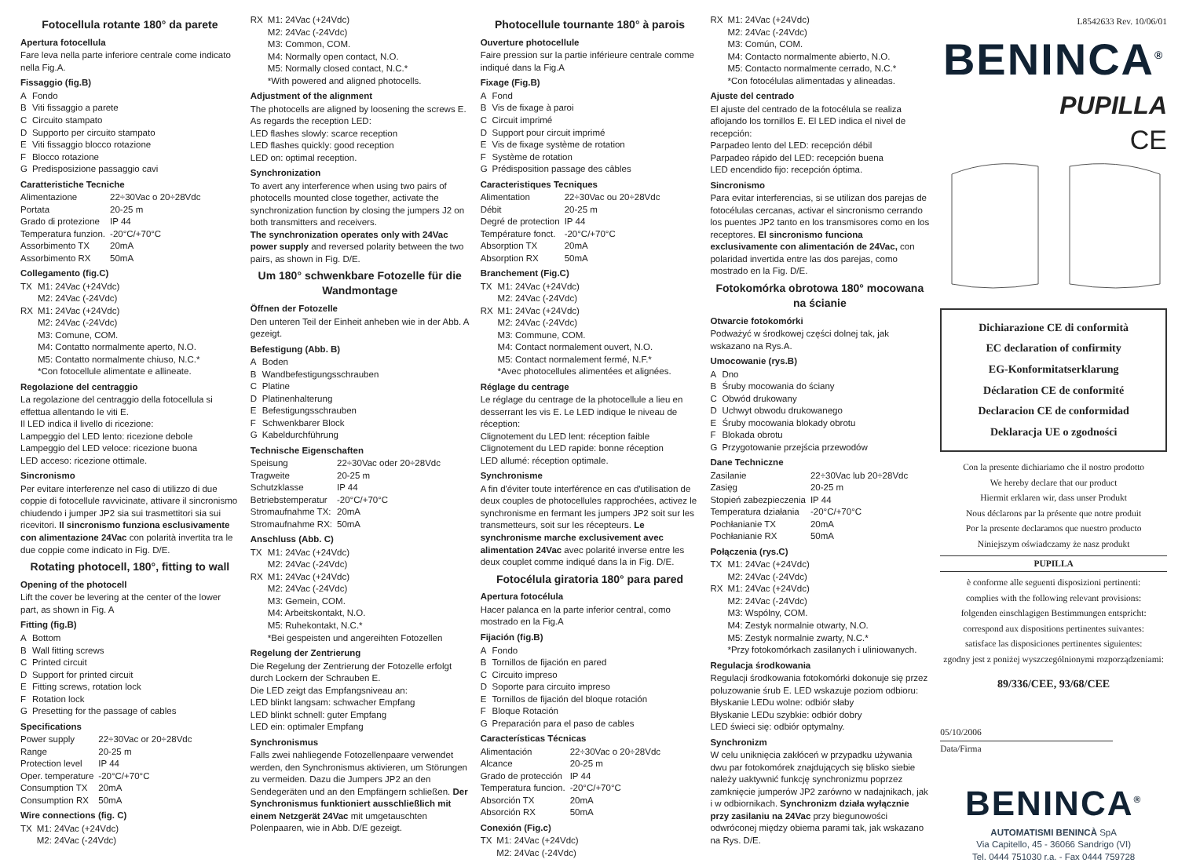Fotocellula rotante 180° da parete
Apertura fotocellula
Fare leva nella parte inferiore centrale come indicato nella Fig.A.
Fissaggio (fig.B)
| A | Fondo |
| B | Viti fissaggio a parete |
| C | Circuito stampato |
| D | Supporto per circuito stampato |
| E | Viti fissaggio blocco rotazione |
| F | Blocco rotazione |
| G | Predisposizione passaggio cavi |
Caratteristiche Tecniche
| Alimentazione | 22÷30Vac o 20÷28Vdc |
| Portata | 20-25 m |
| Grado di protezione | IP 44 |
| Temperatura funzion. | -20°C/+70°C |
| Assorbimento TX | 20mA |
| Assorbimento RX | 50mA |
Collegamento (fig.C)
| TX | M1: 24Vac (+24Vdc) M2: 24Vac (-24Vdc) |
| RX | M1: 24Vac (+24Vdc) M2: 24Vac (-24Vdc) M3: Comune, COM. M4: Contatto normalmente aperto, N.O. M5: Contatto normalmente chiuso, N.C.* *Con fotocellule alimentate e allineate. |
Regolazione del centraggio
La regolazione del centraggio della fotocellula si effettua allentando le viti E.
Il LED indica il livello di ricezione:
Lampeggio del LED lento: ricezione debole
Lampeggio del LED veloce: ricezione buona
LED acceso: ricezione ottimale.
Sincronismo
Per evitare interferenze nel caso di utilizzo di due coppie di fotocellule ravvicinate, attivare il sincronismo chiudendo i jumper JP2 sia sui trasmettitori sia sui ricevitori. Il sincronismo funziona esclusivamente con alimentazione 24Vac con polarità invertita tra le due coppie come indicato in Fig. D/E.
Rotating photocell, 180°, fitting to wall
Opening of the photocell
Lift the cover be levering at the center of the lower part, as shown in Fig. A
Fitting (fig.B)
| A | Bottom |
| B | Wall fitting screws |
| C | Printed circuit |
| D | Support for printed circuit |
| E | Fitting screws, rotation lock |
| F | Rotation lock |
| G | Presetting for the passage of cables |
Specifications
| Power supply | 22÷30Vac or 20÷28Vdc |
| Range | 20-25 m |
| Protection level | IP 44 |
| Oper. temperature | -20°C/+70°C |
| Consumption TX | 20mA |
| Consumption RX | 50mA |
Wire connections (fig. C)
| TX | M1: 24Vac (+24Vdc) M2: 24Vac (-24Vdc) |
| RX | M1: 24Vac (+24Vdc) M2: 24Vac (-24Vdc) M3: Common, COM. M4: Normally open contact, N.O. M5: Normally closed contact, N.C.* *With powered and aligned photocells. |
Adjustment of the alignment
The photocells are aligned by loosening the screws E. As regards the reception LED:
LED flashes slowly: scarce reception
LED flashes quickly: good reception
LED on: optimal reception.
Synchronization
To avert any interference when using two pairs of photocells mounted close together, activate the synchronization function by closing the jumpers J2 on both transmitters and receivers.
The synchronization operates only with 24Vac power supply and reversed polarity between the two pairs, as shown in Fig. D/E.
Um 180° schwenkbare Fotozelle für die Wandmontage
Öffnen der Fotozelle
Den unteren Teil der Einheit anheben wie in der Abb. A gezeigt.
Befestigung (Abb. B)
| A | Boden |
| B | Wandbefestigungsschrauben |
| C | Platine |
| D | Platinenhalterung |
| E | Befestigungsschrauben |
| F | Schwenkbarer Block |
| G | Kabeldurchführung |
Technische Eigenschaften
| Speisung | 22÷30Vac oder 20÷28Vdc |
| Tragweite | 20-25 m |
| Schutzklasse | IP 44 |
| Betriebstemperatur | -20°C/+70°C |
| Stromaufnahme TX: | 20mA |
| Stromaufnahme RX: | 50mA |
Anschluss (Abb. C)
| TX | M1: 24Vac (+24Vdc) M2: 24Vac (-24Vdc) |
| RX | M1: 24Vac (+24Vdc) M2: 24Vac (-24Vdc) M3: Gemein, COM. M4: Arbeitskontakt, N.O. M5: Ruhekontakt, N.C.* *Bei gespeisten und angereihten Fotozellen |
Regelung der Zentrierung
Die Regelung der Zentrierung der Fotozelle erfolgt durch Lockern der Schrauben E.
Die LED zeigt das Empfangsniveau an:
LED blinkt langsam: schwacher Empfang
LED blinkt schnell: guter Empfang
LED ein: optimaler Empfang
Synchronismus
Falls zwei nahliegende Fotozellenpaare verwendet werden, den Synchronismus aktivieren, um Störungen zu vermeiden. Dazu die Jumpers JP2 an den Sendegeräten und an den Empfängern schließen. Der Synchronismus funktioniert ausschließlich mit einem Netzgerät 24Vac mit umgetauschten Polenpaaren, wie in Abb. D/E gezeigt.
Photocellule tournante 180° à parois
Ouverture photocellule
Faire pression sur la partie inférieure centrale comme indiqué dans la Fig.A
Fixage (Fig.B)
| A | Fond |
| B | Vis de fixage à paroi |
| C | Circuit imprimé |
| D | Support pour circuit imprimé |
| E | Vis de fixage système de rotation |
| F | Système de rotation |
| G | Prédisposition passage des câbles |
Caracteristiques Tecniques
| Alimentation | 22÷30Vac ou 20÷28Vdc |
| Débit | 20-25 m |
| Degré de protection | IP 44 |
| Température fonct. | -20°C/+70°C |
| Absorption TX | 20mA |
| Absorption RX | 50mA |
Branchement (Fig.C)
| TX | M1: 24Vac (+24Vdc) M2: 24Vac (-24Vdc) |
| RX | M1: 24Vac (+24Vdc) M2: 24Vac (-24Vdc) M3: Commune, COM. M4: Contact normalement ouvert, N.O. M5: Contact normalement fermé, N.F.* *Avec photocellules alimentées et alignées. |
Réglage du centrage
Le réglage du centrage de la photocellule a lieu en desserrant les vis E. Le LED indique le niveau de réception:
Clignotement du LED lent: réception faible
Clignotement du LED rapide: bonne réception
LED allumé: réception optimale.
Synchronisme
A fin d'éviter toute interférence en cas d'utilisation de deux couples de photocellules rapprochées, activez le synchronisme en fermant les jumpers JP2 soit sur les transmetteurs, soit sur les récepteurs. Le synchronisme marche exclusivement avec alimentation 24Vac avec polarité inverse entre les deux couplet comme indiqué dans la in Fig. D/E.
Fotocélula giratoria 180° para pared
Apertura fotocélula
Hacer palanca en la parte inferior central, como mostrado en la Fig.A
Fijación (fig.B)
| A | Fondo |
| B | Tornillos de fijación en pared |
| C | Circuito impreso |
| D | Soporte para circuito impreso |
| E | Tornillos de fijación del bloque rotación |
| F | Bloque Rotación |
| G | Preparación para el paso de cables |
Características Técnicas
| Alimentación | 22÷30Vac o 20÷28Vdc |
| Alcance | 20-25 m |
| Grado de protección | IP 44 |
| Temperatura funcion. | -20°C/+70°C |
| Absorción TX | 20mA |
| Absorción RX | 50mA |
Conexión (Fig.c)
| TX | M1: 24Vac (+24Vdc) M2: 24Vac (-24Vdc) |
| RX | M1: 24Vac (+24Vdc) M2: 24Vac (-24Vdc) M3: Común, COM. M4: Contacto normalmente abierto, N.O. M5: Contacto normalmente cerrado, N.C.* *Con fotocélulas alimentadas y alineadas. |
Ajuste del centrado
El ajuste del centrado de la fotocélula se realiza aflojando los tornillos E. El LED indica el nivel de recepción:
Parpadeo lento del LED: recepción débil
Parpadeo rápido del LED: recepción buena
LED encendido fijo: recepción óptima.
Sincronismo
Para evitar interferencias, si se utilizan dos parejas de fotocélulas cercanas, activar el sincronismo cerrando los puentes JP2 tanto en los transmisores como en los receptores. El sincronismo funciona exclusivamente con alimentación de 24Vac, con polaridad invertida entre las dos parejas, como mostrado en la Fig. D/E.
Fotokomórka obrotowa 180° mocowana na ścianie
Otwarcie fotokomórki
Podważyć w środkowej części dolnej tak, jak wskazano na Rys.A.
Umocowanie (rys.B)
| A | Dno |
| B | Śruby mocowania do ściany |
| C | Obwód drukowany |
| D | Uchwyt obwodu drukowanego |
| E | Śruby mocowania blokady obrotu |
| F | Blokada obrotu |
| G | Przygotowanie przejścia przewodów |
Dane Techniczne
| Zasilanie | 22÷30Vac lub 20÷28Vdc |
| Zasięg | 20-25 m |
| Stopień zabezpieczenia | IP 44 |
| Temperatura działania | -20°C/+70°C |
| Pochłanianie TX | 20mA |
| Pochłanianie RX | 50mA |
Połączenia (rys.C)
| TX | M1: 24Vac (+24Vdc) M2: 24Vac (-24Vdc) |
| RX | M1: 24Vac (+24Vdc) M2: 24Vac (-24Vdc) M3: Wspólny, COM. M4: Zestyk normalnie otwarty, N.O. M5: Zestyk normalnie zwarty, N.C.* *Przy fotokomórkach zasilanych i uliniowanych. |
Regulacja środkowania
Regulacji środkowania fotokomórki dokonuje się przez poluzowanie śrub E. LED wskazuje poziom odbioru:
Błyskanie LEDu wolne: odbiór słaby
Błyskanie LEDu szybkie: odbiór dobry
LED świeci się: odbiór optymalny.
Synchronizm
W celu uniknięcia zakłóceń w przypadku używania dwu par fotokomórek znajdujących się blisko siebie należy uaktywnić funkcję synchronizmu poprzez zamknięcie jumperów JP2 zarówno w nadajnikach, jak i w odbiornikach. Synchronizm działa wyłącznie przy zasilaniu na 24Vac przy biegunowości odwróconej między obiema parami tak, jak wskazano na Rys. D/E.
L8542633 Rev. 10/06/01
BENINCA<sup>®</sup>
PUPILLA
CE
Dichiarazione CE di conformità
EC declaration of confirmity
EG-Konformitatserklarung
Déclaration CE de conformité
Declaracion CE de conformidad
Deklaracja UE o zgodności
Con la presente dichiariamo che il nostro prodotto
We hereby declare that our product
Hiermit erklaren wir, dass unser Produkt
Nous déclarons par la présente que notre produit
Por la presente declaramos que nuestro producto
Niniejszym oświadczamy że nasz produkt
PUPILLA
è conforme alle seguenti disposizioni pertinenti:
complies with the following relevant provisions:
folgenden einschlagigen Bestimmungen entspricht:
correspond aux dispositions pertinentes suivantes:
satisface las disposiciones pertinentes siguientes:
zgodny jest z poniżej wyszczególnionymi rozporządzeniami:
89/336/CEE, 93/68/CEE
05/10/2006
Data/Firma
BENINCA<sup>®</sup>
AUTOMATISMI BENINCÀ SpA
Via Capitello, 45 - 36066 Sandrigo (VI)
Tel. 0444 751030 r.a. - Fax 0444 759728